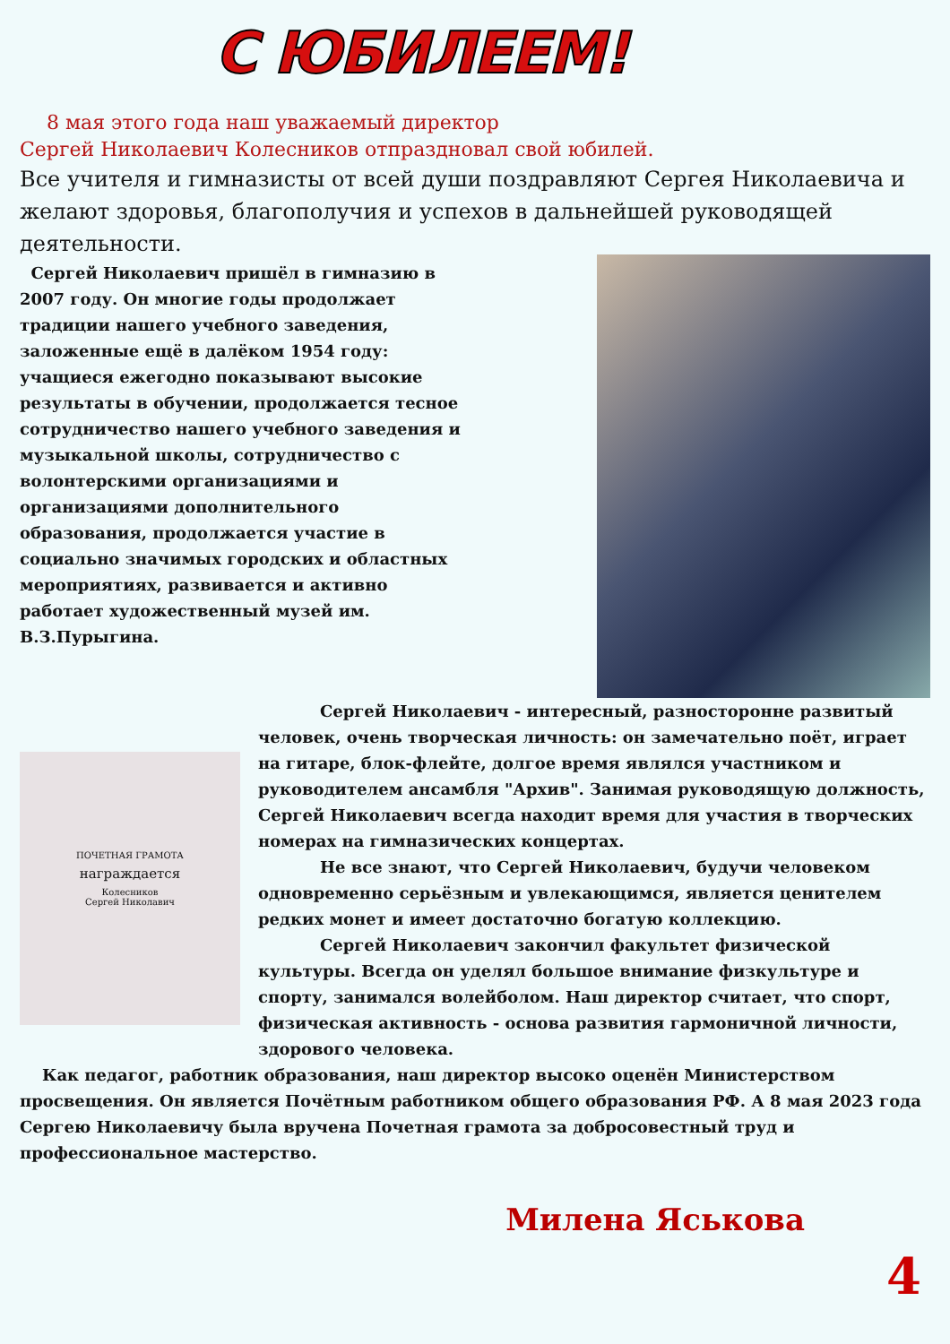С ЮБИЛЕЕМ!
8 мая этого года наш уважаемый директор
Сергей Николаевич Колесников отпраздновал свой юбилей.
Все учителя и гимназисты от всей души поздравляют Сергея Николаевича и желают здоровья, благополучия и успехов в дальнейшей руководящей деятельности.
Сергей Николаевич пришёл в гимназию в 2007 году. Он многие годы продолжает традиции нашего учебного заведения, заложенные ещё в далёком 1954 году: учащиеся ежегодно показывают высокие результаты в обучении, продолжается тесное сотрудничество нашего учебного заведения и музыкальной школы, сотрудничество с волонтерскими организациями и организациями дополнительного образования, продолжается участие в социально значимых городских и областных мероприятиях, развивается и активно работает художественный музей им. В.З.Пурыгина.
ПОЧЕТНАЯ ГРАМОТА
награждается
Колесников
Сергей Николавич
Сергей Николаевич - интересный, разносторонне развитый человек, очень творческая личность: он замечательно поёт, играет на гитаре, блок-флейте, долгое время являлся участником и руководителем ансамбля "Архив". Занимая руководящую должность, Сергей Николаевич всегда находит время для участия в творческих номерах на гимназических концертах.
Не все знают, что Сергей Николаевич, будучи человеком одновременно серьёзным и увлекающимся, является ценителем редких монет и имеет достаточно богатую коллекцию.
Сергей Николаевич закончил факультет физической культуры. Всегда он уделял большое внимание физкультуре и спорту, занимался волейболом. Наш директор считает, что спорт, физическая активность - основа развития гармоничной личности, здорового человека.
Как педагог, работник образования, наш директор высоко оценён Министерством просвещения. Он является Почётным работником общего образования РФ. А 8 мая 2023 года Сергею Николаевичу была вручена Почетная грамота за добросовестный труд и профессиональное мастерство.
Милена Яськова
4